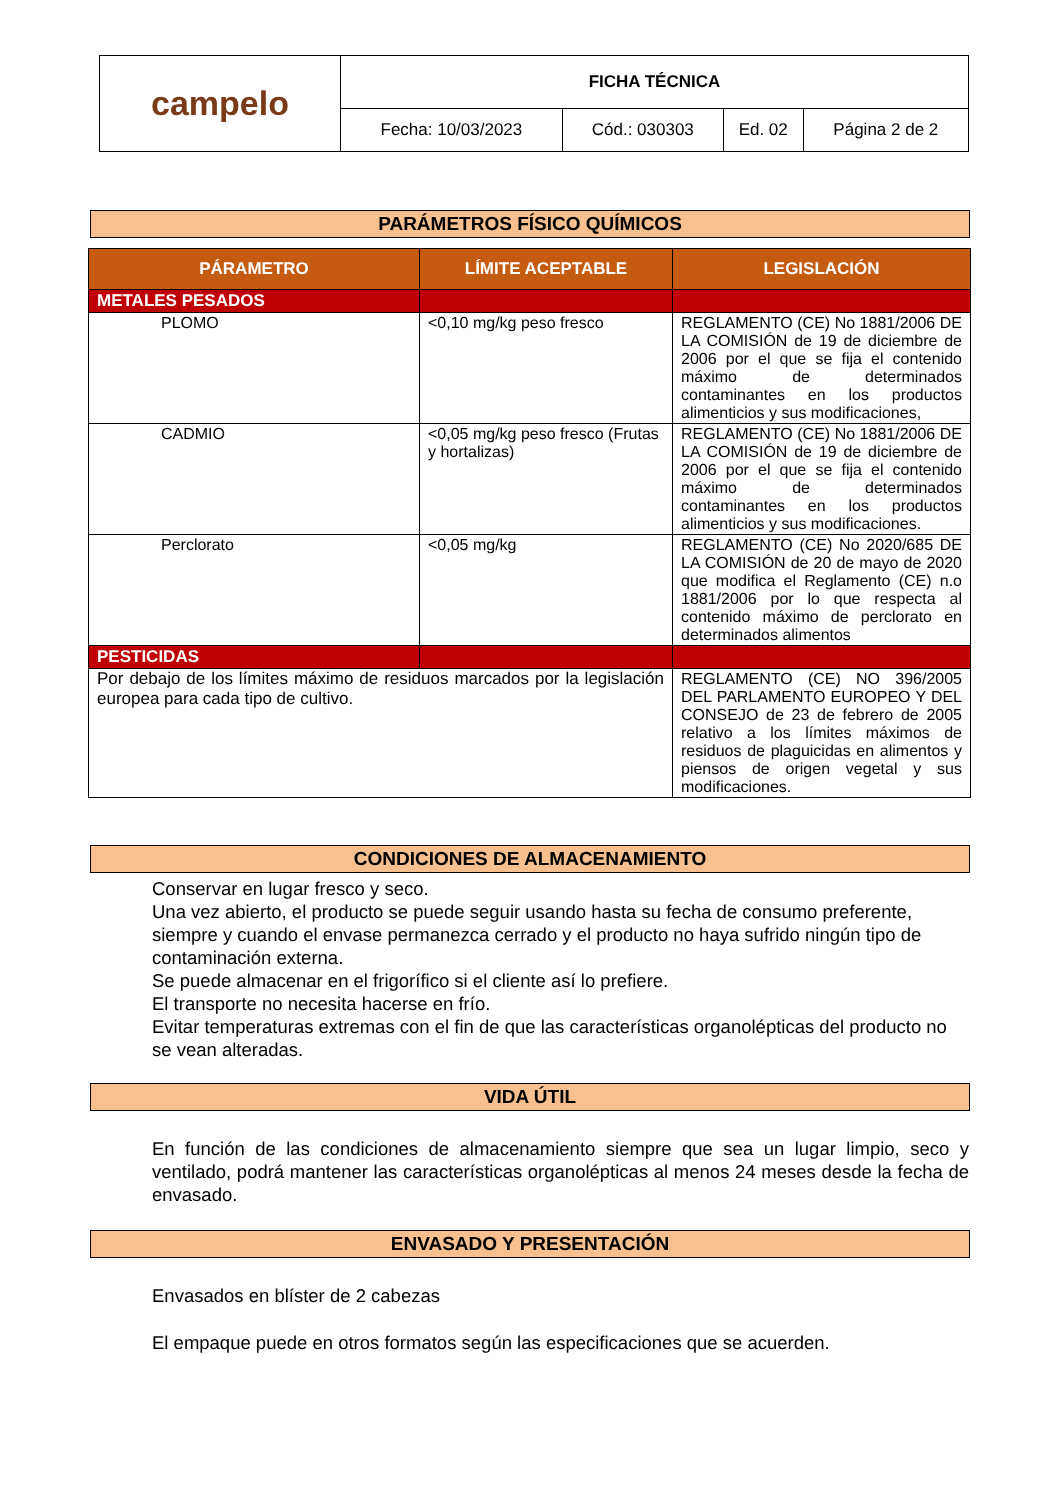| campelo | FICHA TÉCNICA | | | |
| | Fecha: 10/03/2023 | Cód.: 030303 | Ed. 02 | Página 2 de 2 |
PARÁMETROS FÍSICO QUÍMICOS
| PÁRAMETRO | LÍMITE ACEPTABLE | LEGISLACIÓN |
| --- | --- | --- |
| METALES PESADOS | | |
| PLOMO | <0,10 mg/kg peso fresco | REGLAMENTO (CE) No 1881/2006 DE LA COMISIÓN de 19 de diciembre de 2006 por el que se fija el contenido máximo de determinados contaminantes en los productos alimenticios y sus modificaciones, |
| CADMIO | <0,05 mg/kg peso fresco (Frutas y hortalizas) | REGLAMENTO (CE) No 1881/2006 DE LA COMISIÓN de 19 de diciembre de 2006 por el que se fija el contenido máximo de determinados contaminantes en los productos alimenticios y sus modificaciones. |
| Perclorato | <0,05 mg/kg | REGLAMENTO (CE) No 2020/685 DE LA COMISIÓN de 20 de mayo de 2020 que modifica el Reglamento (CE) n.o 1881/2006 por lo que respecta al contenido máximo de perclorato en determinados alimentos |
| PESTICIDAS | | |
| Por debajo de los límites máximo de residuos marcados por la legislación europea para cada tipo de cultivo. | | REGLAMENTO (CE) NO 396/2005 DEL PARLAMENTO EUROPEO Y DEL CONSEJO de 23 de febrero de 2005 relativo a los límites máximos de residuos de plaguicidas en alimentos y piensos de origen vegetal y sus modificaciones. |
CONDICIONES DE ALMACENAMIENTO
Conservar en lugar fresco y seco.
Una vez abierto, el producto se puede seguir usando hasta su fecha de consumo preferente, siempre y cuando el envase permanezca cerrado y el producto no haya sufrido ningún tipo de contaminación externa.
Se puede almacenar en el frigorífico si el cliente así lo prefiere.
El transporte no necesita hacerse en frío.
Evitar temperaturas extremas con el fin de que las características organolépticas del producto no se vean alteradas.
VIDA ÚTIL
En función de las condiciones de almacenamiento siempre que sea un lugar limpio, seco y ventilado, podrá mantener las características organolépticas al menos 24 meses desde la fecha de envasado.
ENVASADO Y PRESENTACIÓN
Envasados en blíster de 2 cabezas
El empaque puede en otros formatos según las especificaciones que se acuerden.